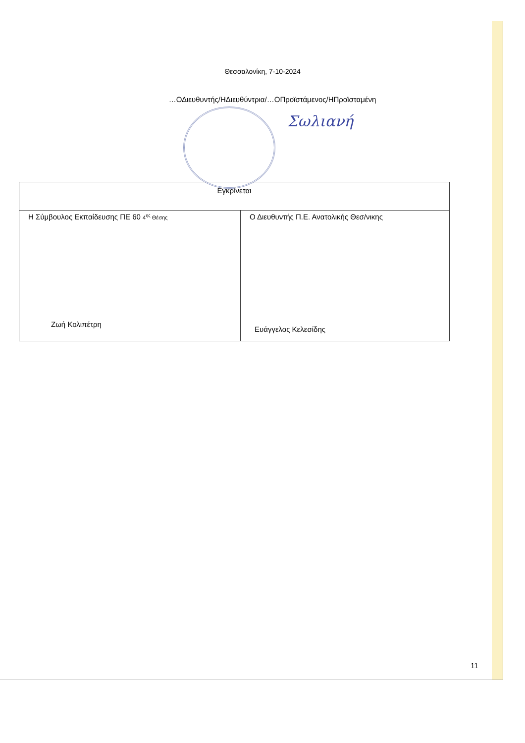Θεσσαλονίκη, 7-10-2024
…ΟΔιευθυντής/ΗΔιευθύντρια/…ΟΠροϊστάμενος/ΗΠροϊσταμένη
Σωλιανή
| Εγκρίνεται | |
| Η Σύμβουλος Εκπαίδευσης ΠΕ 60 4<sup>ης</sup> Θέσης Ζωή Κολιπέτρη | Ο Διευθυντής Π.Ε. Ανατολικής Θεσ/νικης Ευάγγελος Κελεσίδης |
11